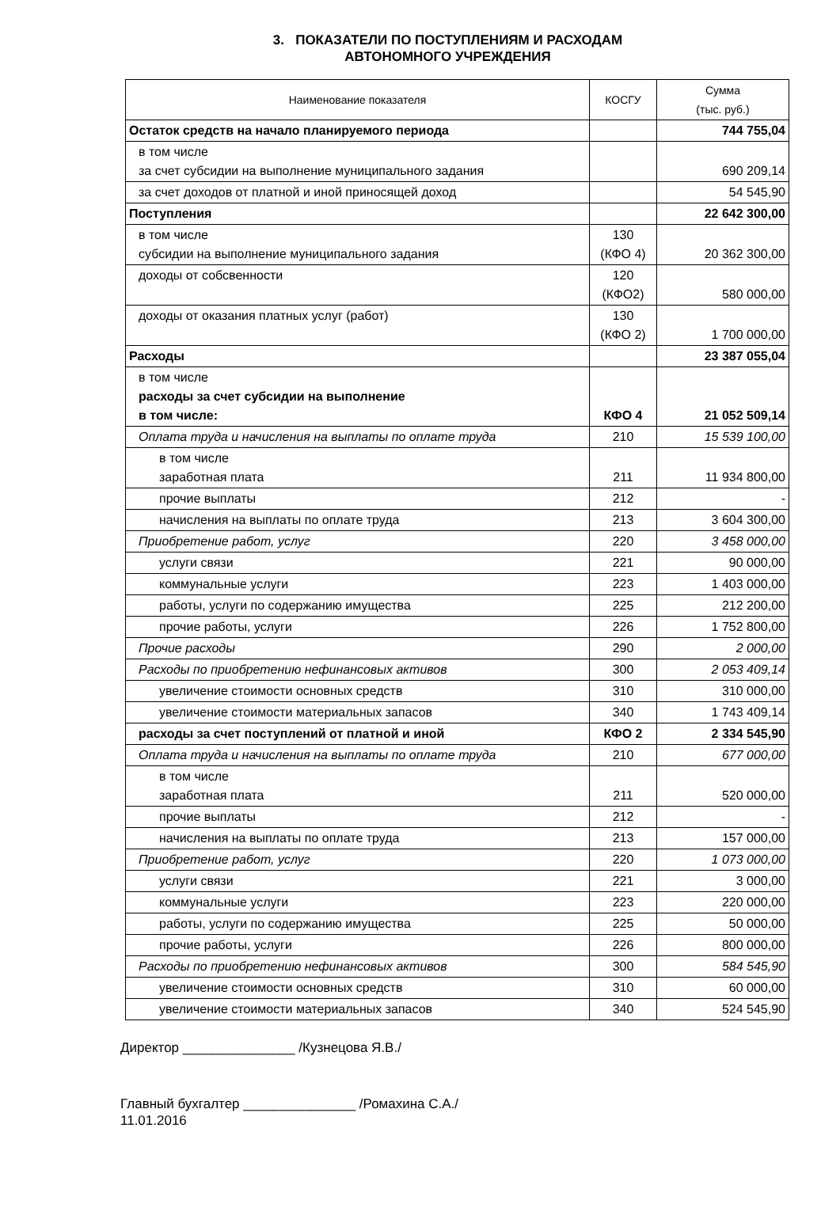3. ПОКАЗАТЕЛИ ПО ПОСТУПЛЕНИЯМ И РАСХОДАМ
АВТОНОМНОГО УЧРЕЖДЕНИЯ
| Наименование показателя | КОСГУ | Сумма (тыс. руб.) |
| --- | --- | --- |
| Остаток средств на начало планируемого периода | | 744 755,04 |
| в том числе за счет субсидии на выполнение муниципального задания | | 690 209,14 |
| за счет доходов от платной и иной приносящей доход | | 54 545,90 |
| Поступления | | 22 642 300,00 |
| в том числе субсидии на выполнение муниципального задания | 130 (КФО 4) | 20 362 300,00 |
| доходы от собсвенности | 120 (КФО2) | 580 000,00 |
| доходы от оказания платных услуг (работ) | 130 (КФО 2) | 1 700 000,00 |
| Расходы | | 23 387 055,04 |
| в том числе расходы за счет субсидии на выполнение в том числе: | КФО 4 | 21 052 509,14 |
| Оплата труда и начисления на выплаты по оплате труда | 210 | 15 539 100,00 |
| в том числе заработная плата | 211 | 11 934 800,00 |
| прочие выплаты | 212 | - |
| начисления на выплаты по оплате труда | 213 | 3 604 300,00 |
| Приобретение работ, услуг | 220 | 3 458 000,00 |
| услуги связи | 221 | 90 000,00 |
| коммунальные услуги | 223 | 1 403 000,00 |
| работы, услуги по содержанию имущества | 225 | 212 200,00 |
| прочие работы, услуги | 226 | 1 752 800,00 |
| Прочие расходы | 290 | 2 000,00 |
| Расходы по приобретению нефинансовых активов | 300 | 2 053 409,14 |
| увеличение стоимости основных средств | 310 | 310 000,00 |
| увеличение стоимости материальных запасов | 340 | 1 743 409,14 |
| расходы за счет поступлений от платной и иной | КФО 2 | 2 334 545,90 |
| Оплата труда и начисления на выплаты по оплате труда | 210 | 677 000,00 |
| в том числе заработная плата | 211 | 520 000,00 |
| прочие выплаты | 212 | - |
| начисления на выплаты по оплате труда | 213 | 157 000,00 |
| Приобретение работ, услуг | 220 | 1 073 000,00 |
| услуги связи | 221 | 3 000,00 |
| коммунальные услуги | 223 | 220 000,00 |
| работы, услуги по содержанию имущества | 225 | 50 000,00 |
| прочие работы, услуги | 226 | 800 000,00 |
| Расходы по приобретению нефинансовых активов | 300 | 584 545,90 |
| увеличение стоимости основных средств | 310 | 60 000,00 |
| увеличение стоимости материальных запасов | 340 | 524 545,90 |
Директор _______________ /Кузнецова Я.В./
Главный бухгалтер _______________ /Ромахина С.А./
11.01.2016